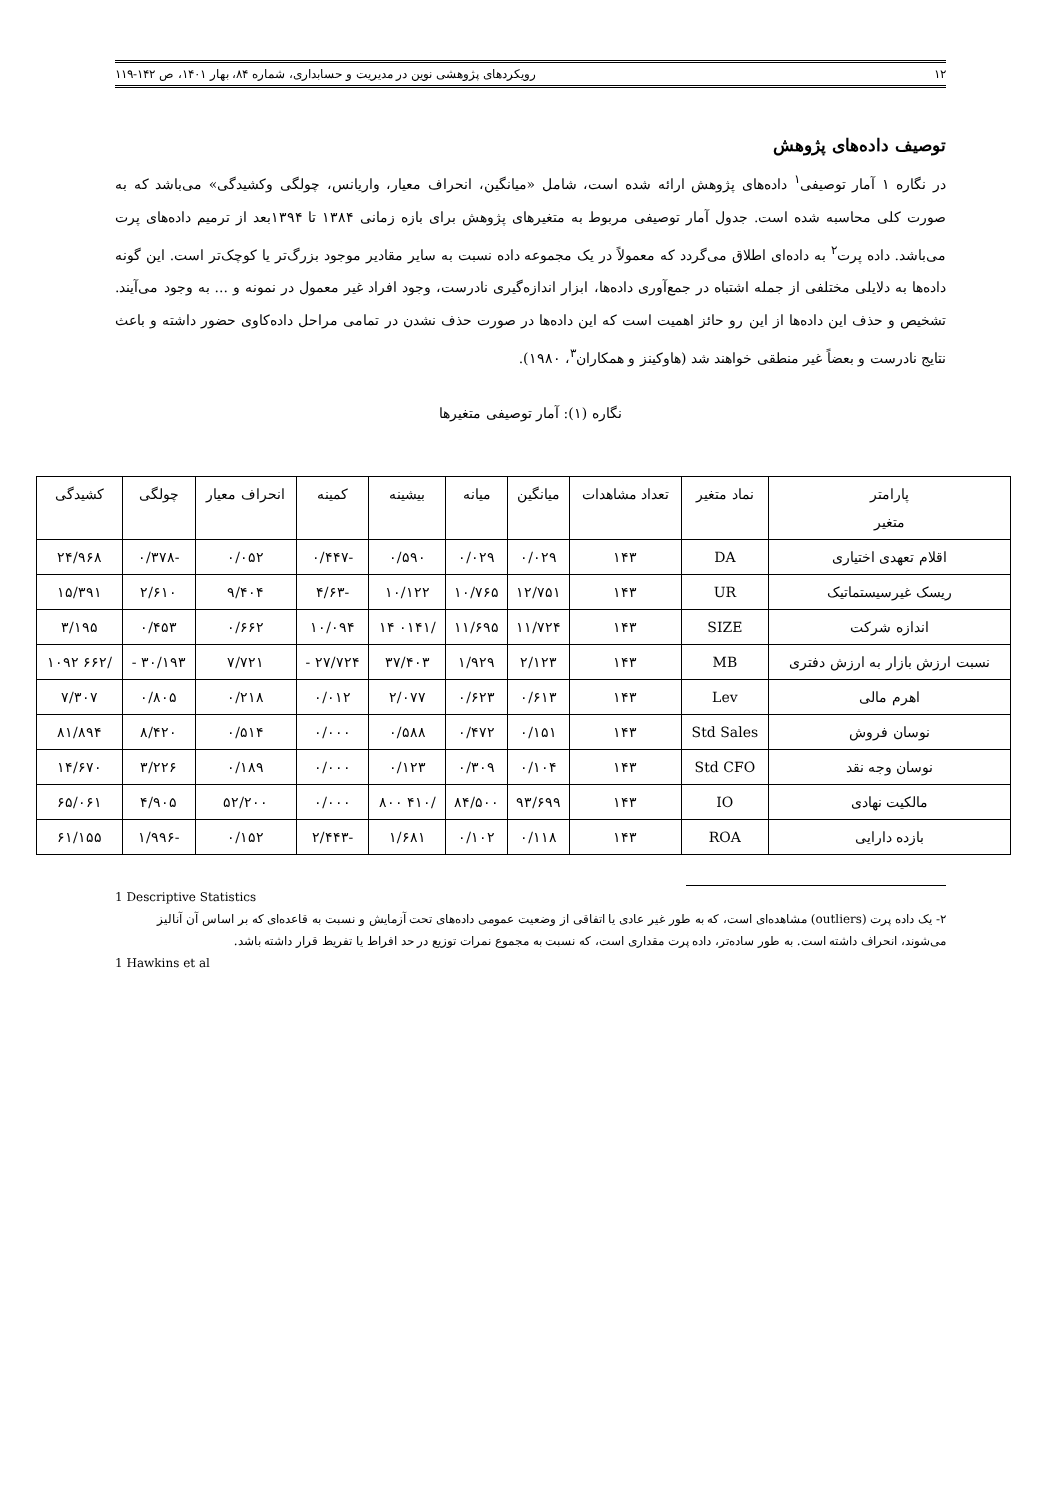۱۲ رویکردهای پژوهشی نوین در مدیریت و حسابداری، شماره ۸۴، بهار ۱۴۰۱، ص ۱۴۲-۱۱۹
توصیف داده‌های پژوهش
در نگاره ۱ آمار توصیفی<sup>۱</sup> داده‌های پژوهش ارائه شده است، شامل «میانگین، انحراف معیار، واریانس، چولگی وکشیدگی» می‌باشد که به صورت کلی محاسبه شده است. جدول آمار توصیفی مربوط به متغیرهای پژوهش برای بازه زمانی ۱۳۸۴ تا ۱۳۹۴بعد از ترمیم داده‌های پرت می‌باشد. داده پرت<sup>۲</sup> به داده‌ای اطلاق می‌گردد که معمولاً در یک مجموعه داده نسبت به سایر مقادیر موجود بزرگ‌تر یا کوچک‌تر است. این گونه داده‌ها به دلایلی مختلفی از جمله اشتباه در جمع‌آوری داده‌ها، ابزار اندازه‌گیری نادرست، وجود افراد غیر معمول در نمونه و ... به وجود می‌آیند. تشخیص و حذف این داده‌ها از این رو حائز اهمیت است که این داده‌ها در صورت حذف نشدن در تمامی مراحل داده‌کاوی حضور داشته و باعث نتایج نادرست و بعضاً غیر منطقی خواهند شد (هاوکینز و همکاران<sup>۳</sup>، ۱۹۸۰).
نگاره (۱): آمار توصیفی متغیرها
| پارامتر متغیر | نماد متغیر | تعداد مشاهدات | میانگین | میانه | بیشینه | کمینه | انحراف معیار | چولگی | کشیدگی |
| اقلام تعهدی اختیاری | DA | ۱۴۳ | ۰/۰۲۹ | ۰/۰۲۹ | ۰/۵۹۰ | -۰/۴۴۷ | ۰/۰۵۲ | -۰/۳۷۸ | ۲۴/۹۶۸ |
| ریسک غیرسیستماتیک | UR | ۱۴۳ | ۱۲/۷۵۱ | ۱۰/۷۶۵ | ۱۰/۱۲۲ | -۴/۶۳ | ۹/۴۰۴ | ۲/۶۱۰ | ۱۵/۳۹۱ |
| اندازه شرکت | SIZE | ۱۴۳ | ۱۱/۷۲۴ | ۱۱/۶۹۵ | /۰۱۴۱ ۱۴ | ۱۰/۰۹۴ | ۰/۶۶۲ | ۰/۴۵۳ | ۳/۱۹۵ |
| نسبت ارزش بازار به ارزش دفتری | MB | ۱۴۳ | ۲/۱۲۳ | ۱/۹۲۹ | ۳۷/۴۰۳ | ۲۷/۷۲۴ - | ۷/۷۲۱ | ۳۰/۱۹۳ - | /۶۶۲ ۱۰۹۲ |
| اهرم مالی | Lev | ۱۴۳ | ۰/۶۱۳ | ۰/۶۲۳ | ۲/۰۷۷ | ۰/۰۱۲ | ۰/۲۱۸ | ۰/۸۰۵ | ۷/۳۰۷ |
| نوسان فروش | Std Sales | ۱۴۳ | ۰/۱۵۱ | ۰/۴۷۲ | ۰/۵۸۸ | ۰/۰۰۰ | ۰/۵۱۴ | ۸/۴۲۰ | ۸۱/۸۹۴ |
| نوسان وجه نقد | Std CFO | ۱۴۳ | ۰/۱۰۴ | ۰/۳۰۹ | ۰/۱۲۳ | ۰/۰۰۰ | ۰/۱۸۹ | ۳/۲۲۶ | ۱۴/۶۷۰ |
| مالکیت نهادی | IO | ۱۴۳ | ۹۳/۶۹۹ | ۸۴/۵۰۰ | /۴۱۰ ۸۰۰ | ۰/۰۰۰ | ۵۲/۲۰۰ | ۴/۹۰۵ | ۶۵/۰۶۱ |
| بازده دارایی | ROA | ۱۴۳ | ۰/۱۱۸ | ۰/۱۰۲ | ۱/۶۸۱ | -۲/۴۴۳ | ۰/۱۵۲ | -۱/۹۹۶ | ۶۱/۱۵۵ |
1 Descriptive Statistics
۲- یک داده پرت (outliers) مشاهده‌ای است، که به طور غیر عادی یا اتفاقی از وضعیت عمومی داده‌های تحت آزمایش و نسبت به قاعده‌ای که بر اساس آن آنالیز می‌شوند، انحراف داشته است. به طور ساده‌تر، داده پرت مقداری است، که نسبت به مجموع نمرات توزیع در حد افراط یا تفریط قرار داشته باشد.
1 Hawkins et al